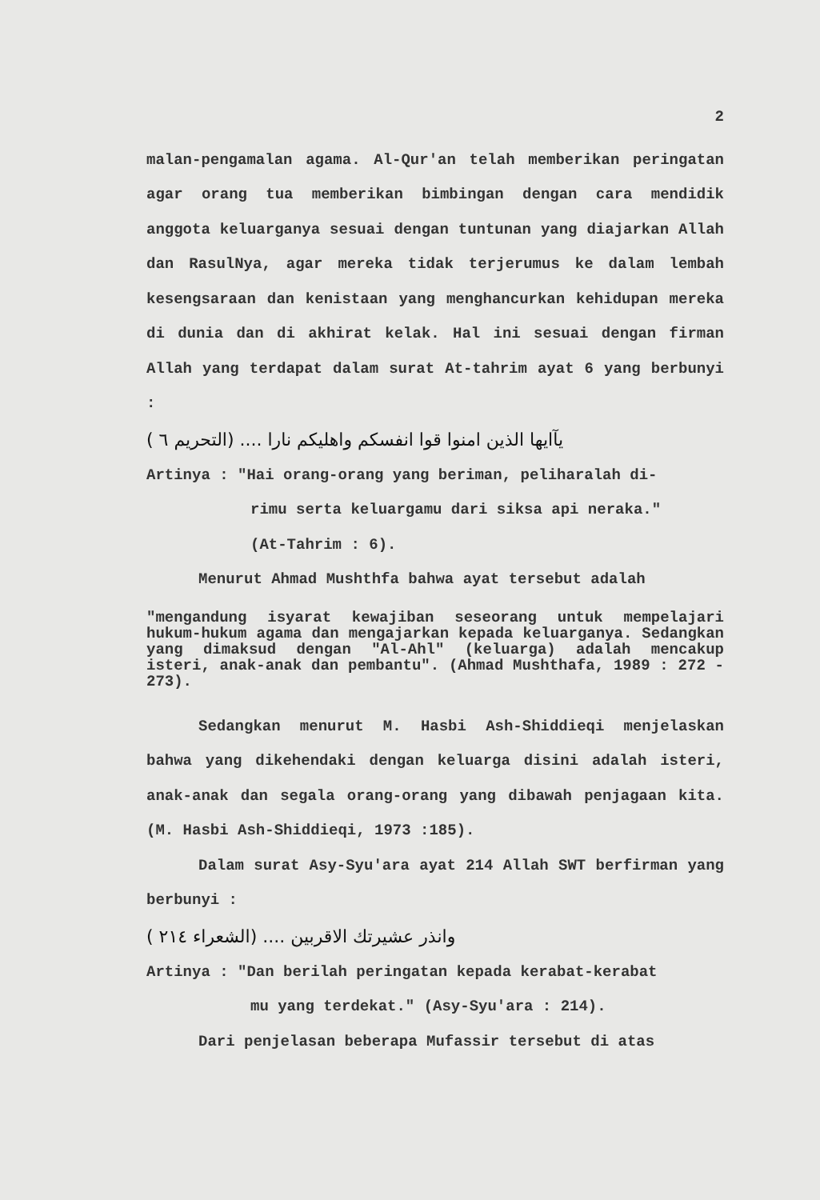2
malan-pengamalan agama. Al-Qur'an telah memberikan peringatan agar orang tua memberikan bimbingan dengan cara mendidik anggota keluarganya sesuai dengan tuntunan yang diajarkan Allah dan RasulNya, agar mereka tidak terjerumus ke dalam lembah kesengsaraan dan kenistaan yang menghancurkan kehidupan mereka di dunia dan di akhirat kelak. Hal ini sesuai dengan firman Allah yang terdapat dalam surat At-tahrim ayat 6 yang berbunyi :
يآايها الذين امنوا قوا انفسكم واهليكم نارا .... (التحريم ٦ )
Artinya : "Hai orang-orang yang beriman, peliharalah di-
rimu serta keluargamu dari siksa api neraka."
(At-Tahrim : 6).
Menurut Ahmad Mushthfa bahwa ayat tersebut adalah
"mengandung isyarat kewajiban seseorang untuk mempelajari hukum-hukum agama dan mengajarkan kepada keluarganya. Sedangkan yang dimaksud dengan "Al-Ahl" (keluarga) adalah mencakup isteri, anak-anak dan pembantu". (Ahmad Mushthafa, 1989 : 272 - 273).
Sedangkan menurut M. Hasbi Ash-Shiddieqi menjelaskan bahwa yang dikehendaki dengan keluarga disini adalah isteri, anak-anak dan segala orang-orang yang dibawah penjagaan kita. (M. Hasbi Ash-Shiddieqi, 1973 :185).
Dalam surat Asy-Syu'ara ayat 214 Allah SWT berfirman yang berbunyi :
وانذر عشيرتك الاقربين .... (الشعراء ٢١٤ )
Artinya : "Dan berilah peringatan kepada kerabat-kerabat
mu yang terdekat." (Asy-Syu'ara : 214).
Dari penjelasan beberapa Mufassir tersebut di atas